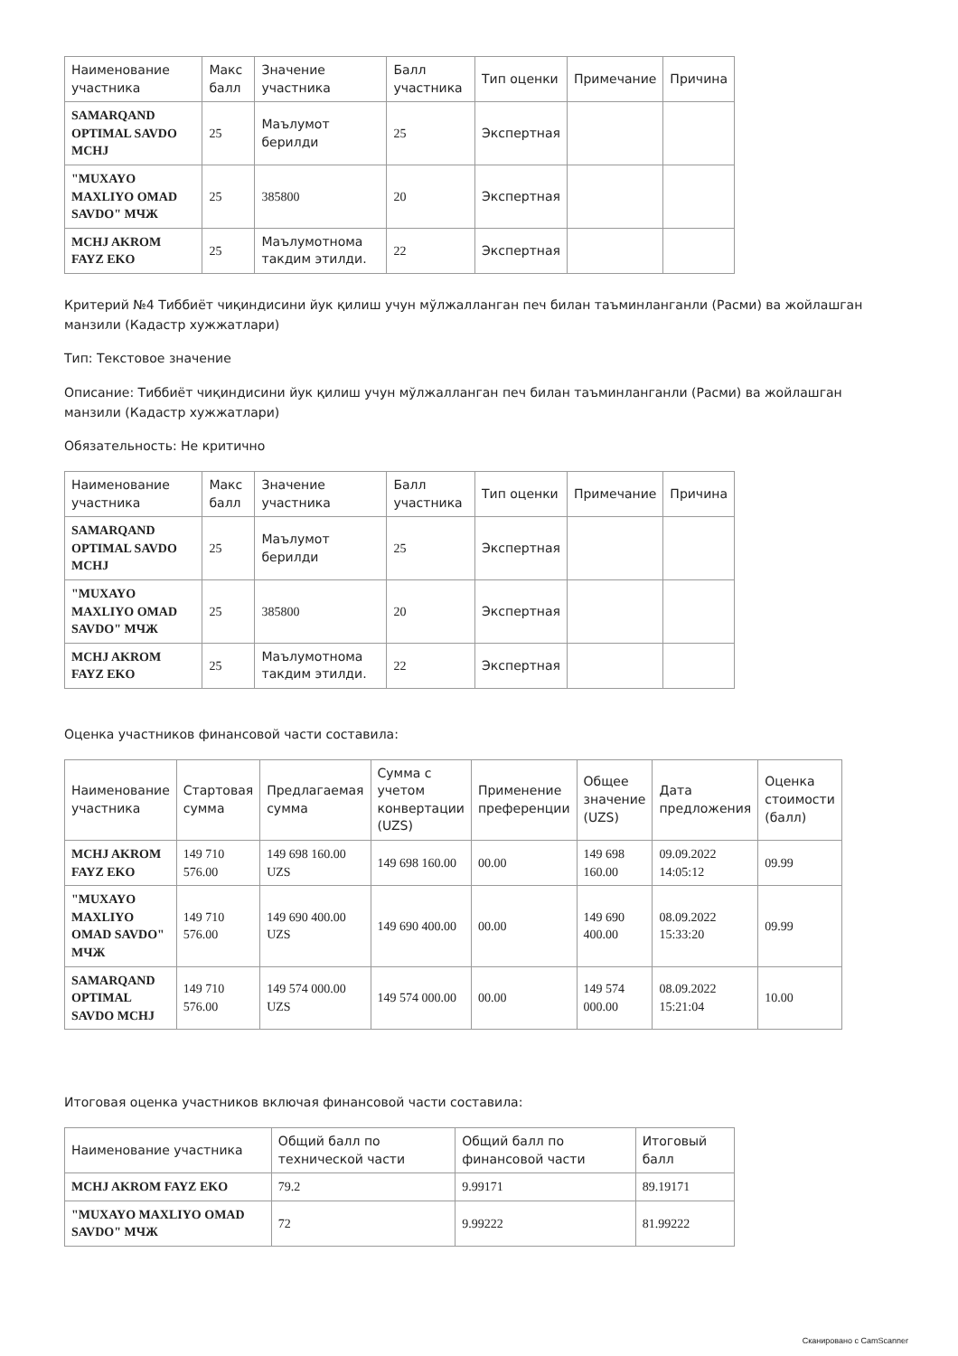| Наименование участника | Макс балл | Значение участника | Балл участника | Тип оценки | Примечание | Причина |
| --- | --- | --- | --- | --- | --- | --- |
| SAMARQAND OPTIMAL SAVDO MCHJ | 25 | Маълумот берилди | 25 | Экспертная | | |
| "MUXAYO MAXLIYO OMAD SAVDO" МЧЖ | 25 | 385800 | 20 | Экспертная | | |
| MCHJ AKROM FAYZ EKO | 25 | Маълумотнома такдим этилди. | 22 | Экспертная | | |
Критерий №4 Тиббиёт чиқиндисини йук қилиш учун мўлжалланган печ билан таъминланганли (Расми) ва жойлашган манзили (Кадастр хужжатлари)
Тип: Текстовое значение
Описание: Тиббиёт чиқиндисини йук қилиш учун мўлжалланган печ билан таъминланганли (Расми) ва жойлашган манзили (Кадастр хужжатлари)
Обязательность: Не критично
| Наименование участника | Макс балл | Значение участника | Балл участника | Тип оценки | Примечание | Причина |
| --- | --- | --- | --- | --- | --- | --- |
| SAMARQAND OPTIMAL SAVDO MCHJ | 25 | Маълумот берилди | 25 | Экспертная | | |
| "MUXAYO MAXLIYO OMAD SAVDO" МЧЖ | 25 | 385800 | 20 | Экспертная | | |
| MCHJ AKROM FAYZ EKO | 25 | Маълумотнома такдим этилди. | 22 | Экспертная | | |
Оценка участников финансовой части составила:
| Наименование участника | Стартовая сумма | Предлагаемая сумма | Сумма с учетом конвертации (UZS) | Применение преференции | Общее значение (UZS) | Дата предложения | Оценка стоимости (балл) |
| --- | --- | --- | --- | --- | --- | --- | --- |
| MCHJ AKROM FAYZ EKO | 149 710 576.00 | 149 698 160.00 UZS | 149 698 160.00 | 00.00 | 149 698 160.00 | 09.09.2022 14:05:12 | 09.99 |
| "MUXAYO MAXLIYO OMAD SAVDO" МЧЖ | 149 710 576.00 | 149 690 400.00 UZS | 149 690 400.00 | 00.00 | 149 690 400.00 | 08.09.2022 15:33:20 | 09.99 |
| SAMARQAND OPTIMAL SAVDO MCHJ | 149 710 576.00 | 149 574 000.00 UZS | 149 574 000.00 | 00.00 | 149 574 000.00 | 08.09.2022 15:21:04 | 10.00 |
Итоговая оценка участников включая финансовой части составила:
| Наименование участника | Общий балл по технической части | Общий балл по финансовой части | Итоговый балл |
| --- | --- | --- | --- |
| MCHJ AKROM FAYZ EKO | 79.2 | 9.99171 | 89.19171 |
| "MUXAYO MAXLIYO OMAD SAVDO" МЧЖ | 72 | 9.99222 | 81.99222 |
Сканировано с CamScanner